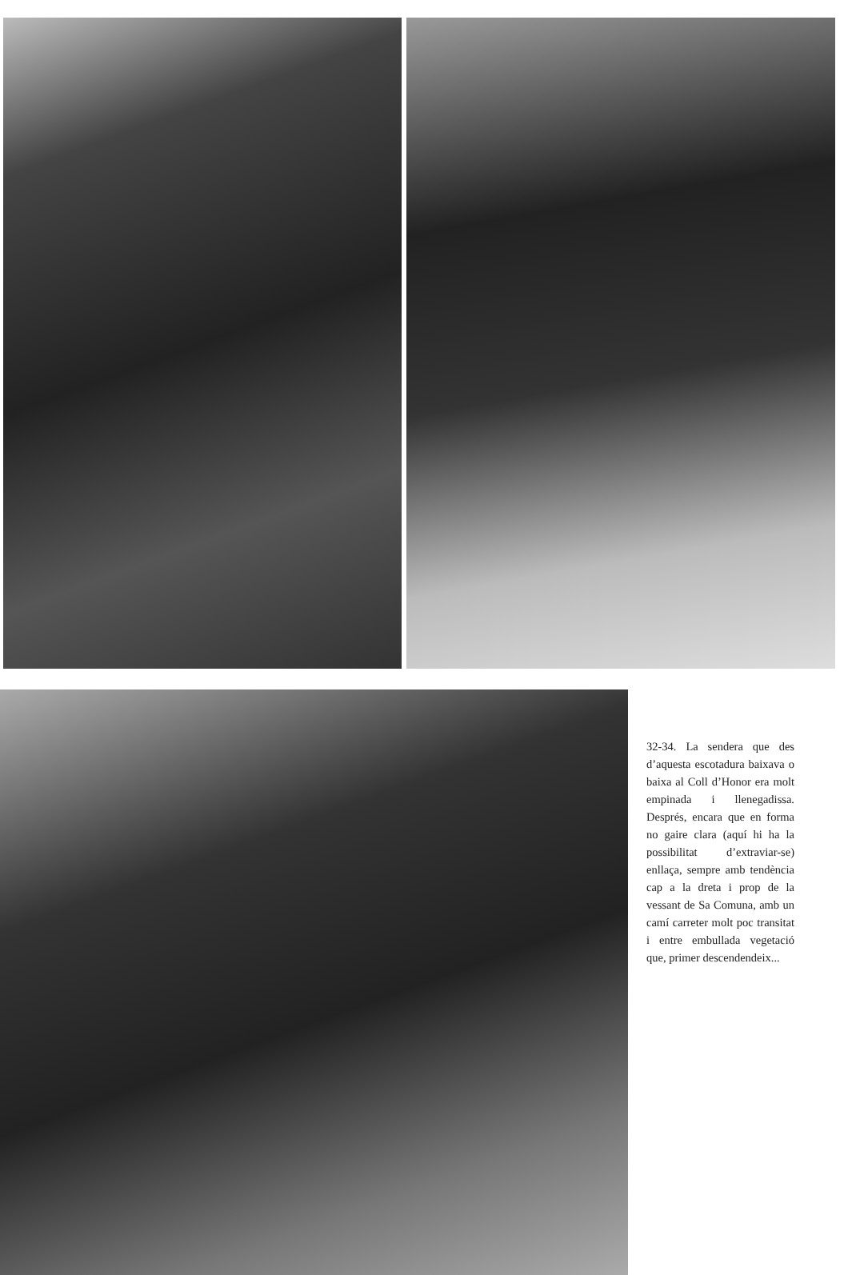32-34. La sendera que des d’aquesta escotadura baixava o baixa al Coll d’Honor era molt empinada i llenegadissa. Després, encara que en forma no gaire clara (aquí hi ha la possibilitat d’extraviar-se) enllaça, sempre amb tendència cap a la dreta i prop de la vessant de Sa Comuna, amb un camí carreter molt poc transitat i entre embullada vegetació que, primer descendendeix...